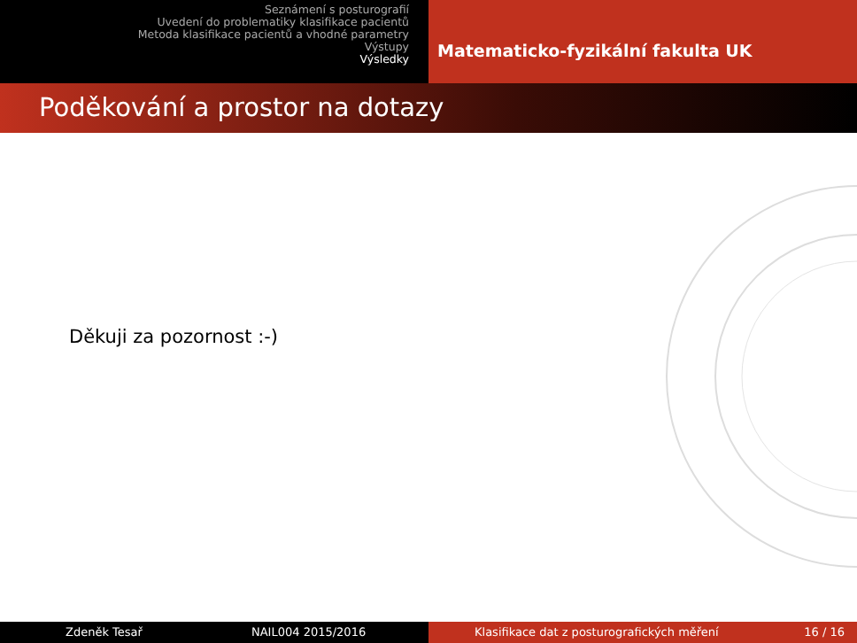Seznámení s posturografií
Uvedení do problematiky klasifikace pacientů
Metoda klasifikace pacientů a vhodné parametry
Výstupy
Výsledky
Matematicko-fyzikální fakulta UK
Poděkování a prostor na dotazy
Děkuji za pozornost :-)
Zdeněk Tesař NAIL004 2015/2016 Klasifikace dat z posturografických měření 16 / 16